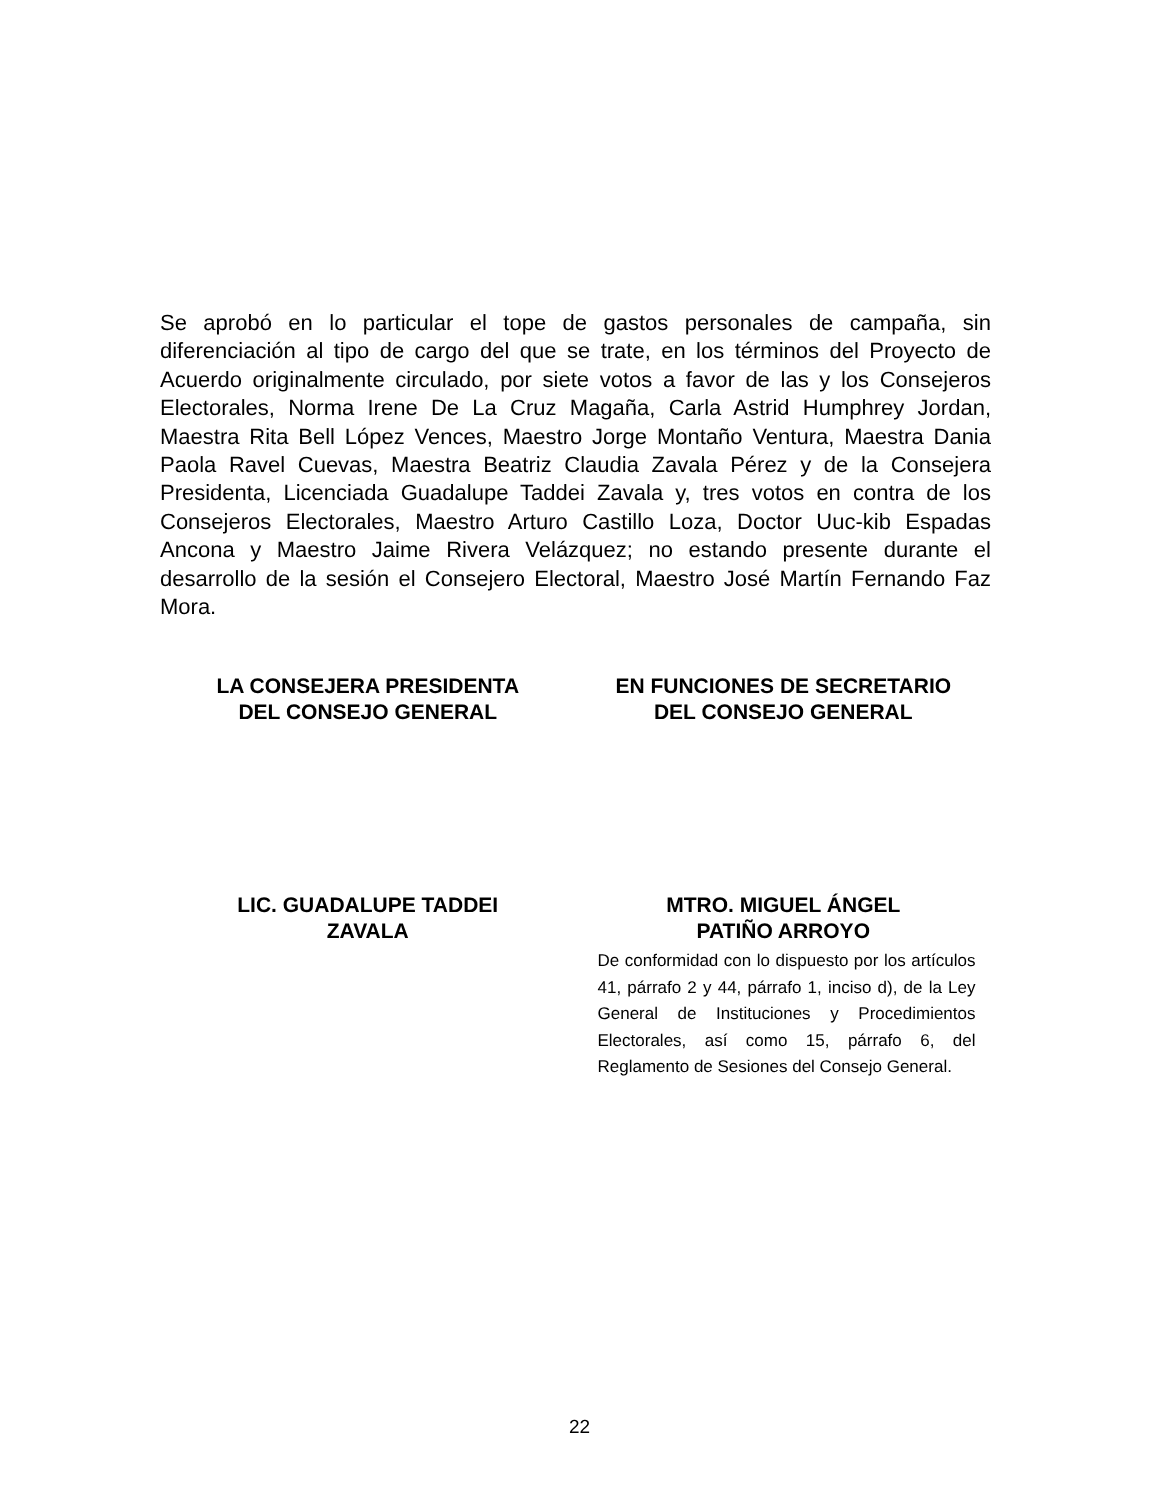Se aprobó en lo particular el tope de gastos personales de campaña, sin diferenciación al tipo de cargo del que se trate, en los términos del Proyecto de Acuerdo originalmente circulado, por siete votos a favor de las y los Consejeros Electorales, Norma Irene De La Cruz Magaña, Carla Astrid Humphrey Jordan, Maestra Rita Bell López Vences, Maestro Jorge Montaño Ventura, Maestra Dania Paola Ravel Cuevas, Maestra Beatriz Claudia Zavala Pérez y de la Consejera Presidenta, Licenciada Guadalupe Taddei Zavala y, tres votos en contra de los Consejeros Electorales, Maestro Arturo Castillo Loza, Doctor Uuc-kib Espadas Ancona y Maestro Jaime Rivera Velázquez; no estando presente durante el desarrollo de la sesión el Consejero Electoral, Maestro José Martín Fernando Faz Mora.
LA CONSEJERA PRESIDENTA
DEL CONSEJO GENERAL
EN FUNCIONES DE SECRETARIO
DEL CONSEJO GENERAL
LIC. GUADALUPE TADDEI
ZAVALA
MTRO. MIGUEL ÁNGEL
PATIÑO ARROYO
De conformidad con lo dispuesto por los artículos 41, párrafo 2 y 44, párrafo 1, inciso d), de la Ley General de Instituciones y Procedimientos Electorales, así como 15, párrafo 6, del Reglamento de Sesiones del Consejo General.
22